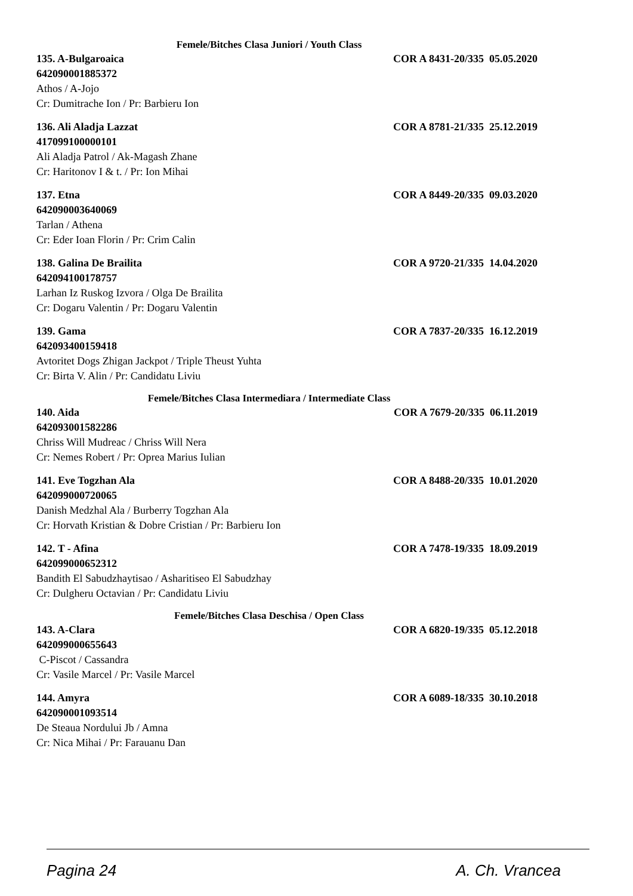Femele/Bitches Clasa Juniori / Youth Class
135. A-Bulgaroaica COR A 8431-20/335 05.05.2020
642090001885372
Athos / A-Jojo
Cr: Dumitrache Ion / Pr: Barbieru Ion
136. Ali Aladja Lazzat COR A 8781-21/335 25.12.2019
417099100000101
Ali Aladja Patrol / Ak-Magash Zhane
Cr: Haritonov I & t. / Pr: Ion Mihai
137. Etna COR A 8449-20/335 09.03.2020
642090003640069
Tarlan / Athena
Cr: Eder Ioan Florin / Pr: Crim Calin
138. Galina De Brailita COR A 9720-21/335 14.04.2020
642094100178757
Larhan Iz Ruskog Izvora / Olga De Brailita
Cr: Dogaru Valentin / Pr: Dogaru Valentin
139. Gama COR A 7837-20/335 16.12.2019
642093400159418
Avtoritet Dogs Zhigan Jackpot / Triple Theust Yuhta
Cr: Birta V. Alin / Pr: Candidatu Liviu
Femele/Bitches Clasa Intermediara / Intermediate Class
140. Aida COR A 7679-20/335 06.11.2019
642093001582286
Chriss Will Mudreac / Chriss Will Nera
Cr: Nemes Robert / Pr: Oprea Marius Iulian
141. Eve Togzhan Ala COR A 8488-20/335 10.01.2020
642099000720065
Danish Medzhal Ala / Burberry Togzhan Ala
Cr: Horvath Kristian & Dobre Cristian / Pr: Barbieru Ion
142. T - Afina COR A 7478-19/335 18.09.2019
642099000652312
Bandith El Sabudzhaytisao / Asharitiseo El Sabudzhay
Cr: Dulgheru Octavian / Pr: Candidatu Liviu
Femele/Bitches Clasa Deschisa / Open Class
143. A-Clara COR A 6820-19/335 05.12.2018
642099000655643
C-Piscot / Cassandra
Cr: Vasile Marcel / Pr: Vasile Marcel
144. Amyra COR A 6089-18/335 30.10.2018
642090001093514
De Steaua Nordului Jb / Amna
Cr: Nica Mihai / Pr: Farauanu Dan
Pagina 24 A. Ch. Vrancea